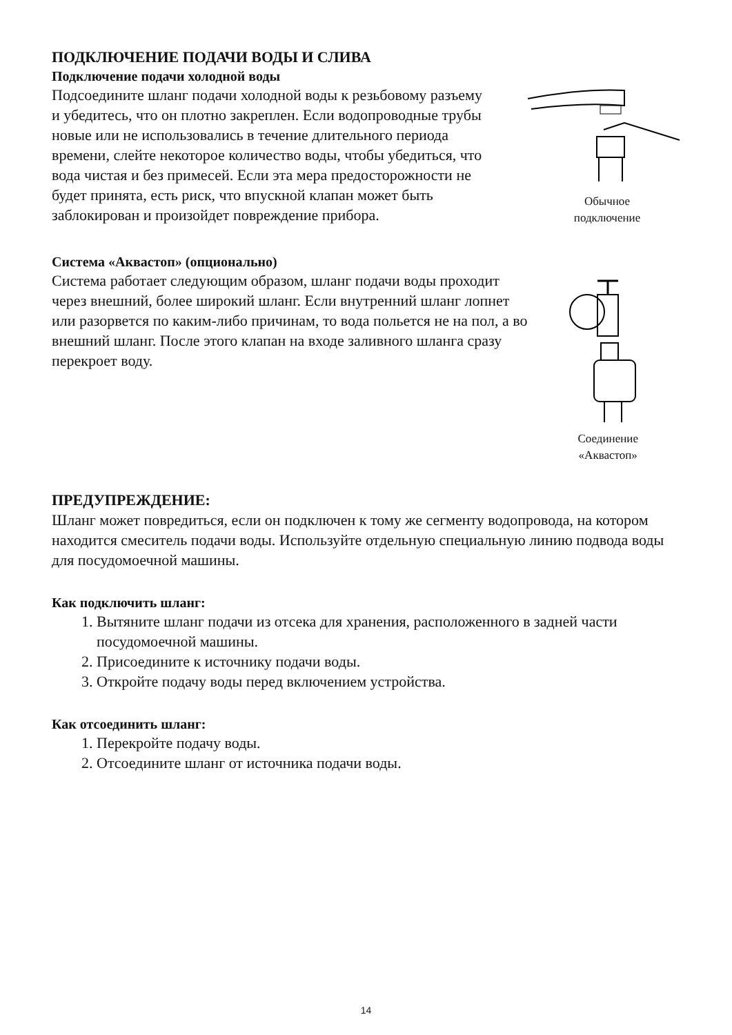ПОДКЛЮЧЕНИЕ ПОДАЧИ ВОДЫ И СЛИВА
Подключение подачи холодной воды
Подсоедините шланг подачи холодной воды к резьбовому разъему и убедитесь, что он плотно закреплен. Если водопроводные трубы новые или не использовались в течение длительного периода времени, слейте некоторое количество воды, чтобы убедиться, что вода чистая и без примесей. Если эта мера предосторожности не будет принята, есть риск, что впускной клапан может быть заблокирован и произойдет повреждение прибора.
Обычное
подключение
Система «Аквастоп» (опционально)
Система работает следующим образом, шланг подачи воды проходит через внешний, более широкий шланг. Если внутренний шланг лопнет или разорвется по каким-либо причинам, то вода польется не на пол, а во внешний шланг. После этого клапан на входе заливного шланга сразу перекроет воду.
Соединение
«Аквастоп»
ПРЕДУПРЕЖДЕНИЕ:
Шланг может повредиться, если он подключен к тому же сегменту водопровода, на котором находится смеситель подачи воды. Используйте отдельную специальную линию подвода воды для посудомоечной машины.
Как подключить шланг:
1. Вытяните шланг подачи из отсека для хранения, расположенного в задней части посудомоечной машины.
2. Присоедините к источнику подачи воды.
3. Откройте подачу воды перед включением устройства.
Как отсоединить шланг:
1. Перекройте подачу воды.
2. Отсоедините шланг от источника подачи воды.
14